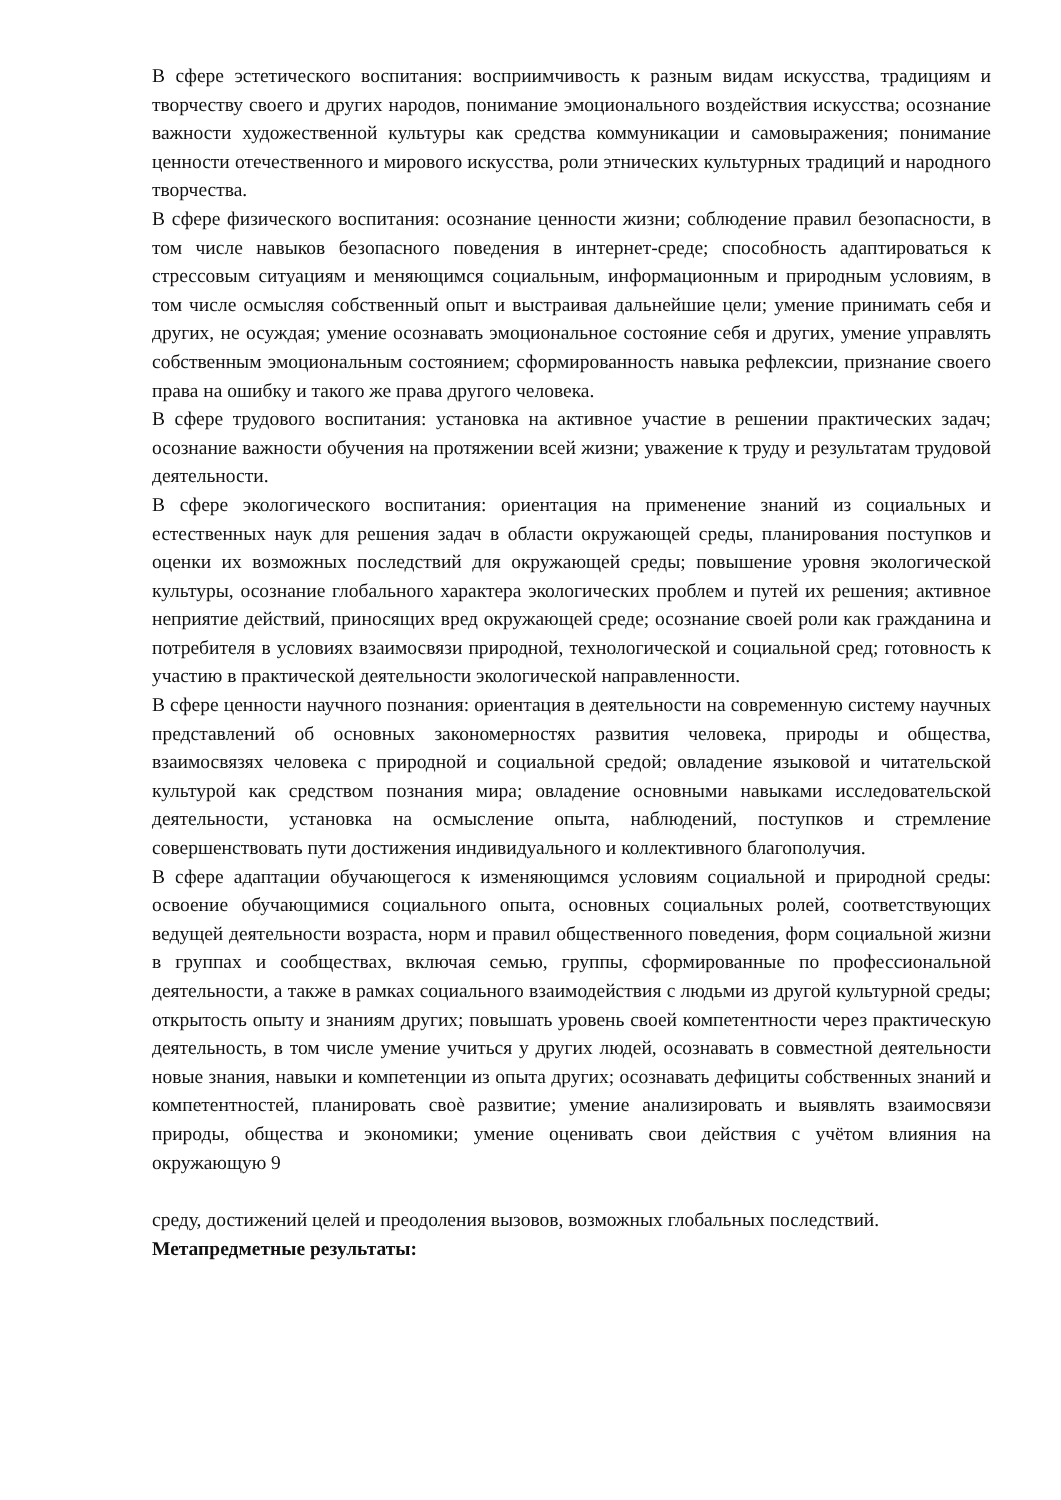В сфере эстетического воспитания: восприимчивость к разным видам искусства, традициям и творчеству своего и других народов, понимание эмоционального воздействия искусства; осознание важности художественной культуры как средства коммуникации и самовыражения; понимание ценности отечественного и мирового искусства, роли этнических культурных традиций и народного творчества.
В сфере физического воспитания: осознание ценности жизни; соблюдение правил безопасности, в том числе навыков безопасного поведения в интернет-среде; способность адаптироваться к стрессовым ситуациям и меняющимся социальным, информационным и природным условиям, в том числе осмысляя собственный опыт и выстраивая дальнейшие цели; умение принимать себя и других, не осуждая; умение осознавать эмоциональное состояние себя и других, умение управлять собственным эмоциональным состоянием; сформированность навыка рефлексии, признание своего права на ошибку и такого же права другого человека.
В сфере трудового воспитания: установка на активное участие в решении практических задач; осознание важности обучения на протяжении всей жизни; уважение к труду и результатам трудовой деятельности.
В сфере экологического воспитания: ориентация на применение знаний из социальных и естественных наук для решения задач в области окружающей среды, планирования поступков и оценки их возможных последствий для окружающей среды; повышение уровня экологической культуры, осознание глобального характера экологических проблем и путей их решения; активное неприятие действий, приносящих вред окружающей среде; осознание своей роли как гражданина и потребителя в условиях взаимосвязи природной, технологической и социальной сред; готовность к участию в практической деятельности экологической направленности.
В сфере ценности научного познания: ориентация в деятельности на современную систему научных представлений об основных закономерностях развития человека, природы и общества, взаимосвязях человека с природной и социальной средой; овладение языковой и читательской культурой как средством познания мира; овладение основными навыками исследовательской деятельности, установка на осмысление опыта, наблюдений, поступков и стремление совершенствовать пути достижения индивидуального и коллективного благополучия.
В сфере адаптации обучающегося к изменяющимся условиям социальной и природной среды: освоение обучающимися социального опыта, основных социальных ролей, соответствующих ведущей деятельности возраста, норм и правил общественного поведения, форм социальной жизни в группах и сообществах, включая семью, группы, сформированные по профессиональной деятельности, а также в рамках социального взаимодействия с людьми из другой культурной среды; открытость опыту и знаниям других; повышать уровень своей компетентности через практическую деятельность, в том числе умение учиться у других людей, осознавать в совместной деятельности новые знания, навыки и компетенции из опыта других; осознавать дефициты собственных знаний и компетентностей, планировать своѐ развитие; умение анализировать и выявлять взаимосвязи природы, общества и экономики; умение оценивать свои действия с учётом влияния на окружающую 9
среду, достижений целей и преодоления вызовов, возможных глобальных последствий.
Метапредметные результаты: